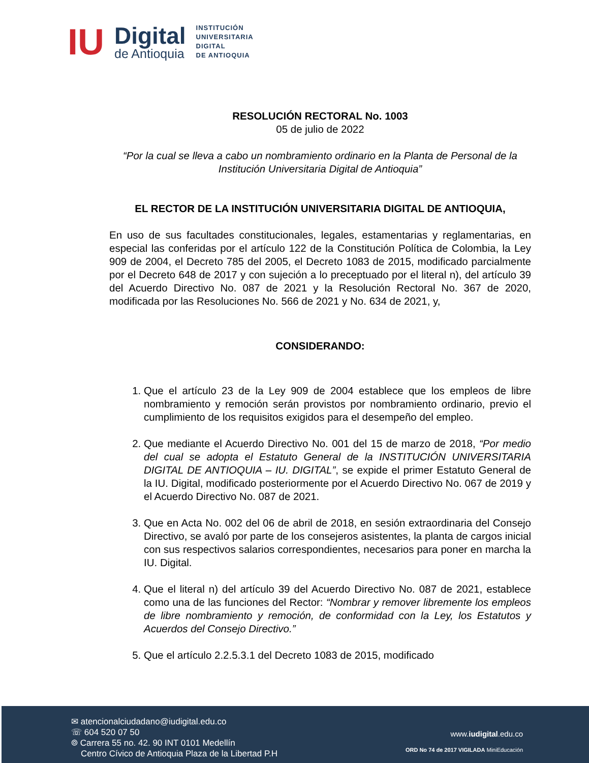IU
Digital
de Antioquia
INSTITUCIÓN
UNIVERSITARIA
DIGITAL
DE ANTIOQUIA
RESOLUCIÓN RECTORAL No. 1003
05 de julio de 2022
“Por la cual se lleva a cabo un nombramiento ordinario en la Planta de Personal de la Institución Universitaria Digital de Antioquia”
EL RECTOR DE LA INSTITUCIÓN UNIVERSITARIA DIGITAL DE ANTIOQUIA,
En uso de sus facultades constitucionales, legales, estamentarias y reglamentarias, en especial las conferidas por el artículo 122 de la Constitución Política de Colombia, la Ley 909 de 2004, el Decreto 785 del 2005, el Decreto 1083 de 2015, modificado parcialmente por el Decreto 648 de 2017 y con sujeción a lo preceptuado por el literal n), del artículo 39 del Acuerdo Directivo No. 087 de 2021 y la Resolución Rectoral No. 367 de 2020, modificada por las Resoluciones No. 566 de 2021 y No. 634 de 2021, y,
CONSIDERANDO:
1. Que el artículo 23 de la Ley 909 de 2004 establece que los empleos de libre nombramiento y remoción serán provistos por nombramiento ordinario, previo el cumplimiento de los requisitos exigidos para el desempeño del empleo.
2. Que mediante el Acuerdo Directivo No. 001 del 15 de marzo de 2018, “Por medio del cual se adopta el Estatuto General de la INSTITUCIÓN UNIVERSITARIA DIGITAL DE ANTIOQUIA – IU. DIGITAL”, se expide el primer Estatuto General de la IU. Digital, modificado posteriormente por el Acuerdo Directivo No. 067 de 2019 y el Acuerdo Directivo No. 087 de 2021.
3. Que en Acta No. 002 del 06 de abril de 2018, en sesión extraordinaria del Consejo Directivo, se avaló por parte de los consejeros asistentes, la planta de cargos inicial con sus respectivos salarios correspondientes, necesarios para poner en marcha la IU. Digital.
4. Que el literal n) del artículo 39 del Acuerdo Directivo No. 087 de 2021, establece como una de las funciones del Rector: “Nombrar y remover libremente los empleos de libre nombramiento y remoción, de conformidad con la Ley, los Estatutos y Acuerdos del Consejo Directivo.”
5. Que el artículo 2.2.5.3.1 del Decreto 1083 de 2015, modificado
✉ atencionalciudadano@iudigital.edu.co
☏ 604 520 07 50
⌾ Carrera 55 no. 42. 90 INT 0101 Medellín
Centro Cívico de Antioquia Plaza de la Libertad P.H
www.iudigital.edu.co
ORD No 74 de 2017 VIGILADA MiniEducación